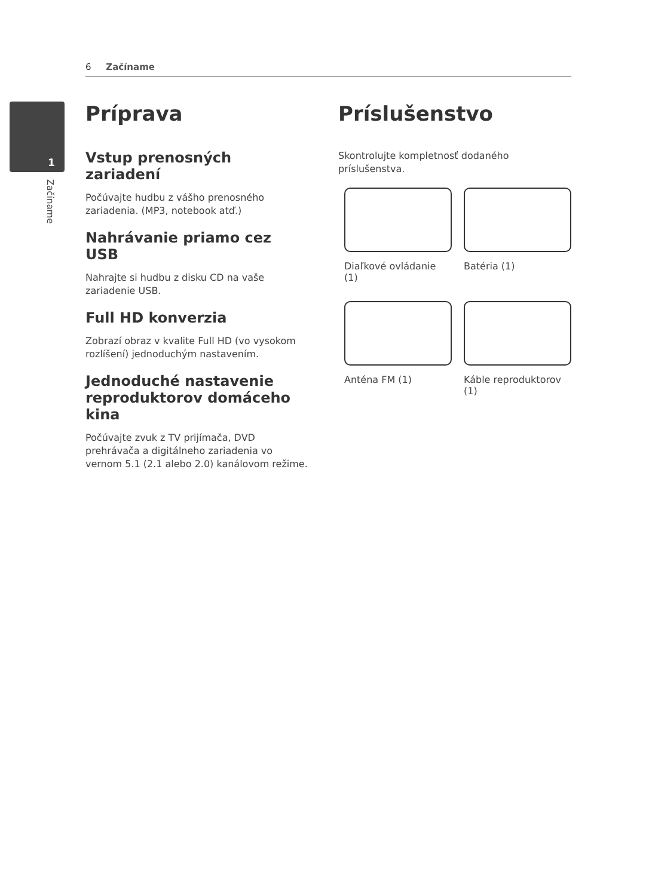6 Začíname
1
Začíname
Príprava
Vstup prenosných zariadení
Počúvajte hudbu z vášho prenosného zariadenia. (MP3, notebook atď.)
Nahrávanie priamo cez USB
Nahrajte si hudbu z disku CD na vaše zariadenie USB.
Full HD konverzia
Zobrazí obraz v kvalite Full HD (vo vysokom rozlíšení) jednoduchým nastavením.
Jednoduché nastavenie reproduktorov domáceho kina
Počúvajte zvuk z TV prijímača, DVD prehrávača a digitálneho zariadenia vo vernom 5.1 (2.1 alebo 2.0) kanálovom režime.
Príslušenstvo
Skontrolujte kompletnosť dodaného príslušenstva.
Diaľkové ovládanie (1)
Batéria (1)
Anténa FM (1)
Káble reproduktorov (1)